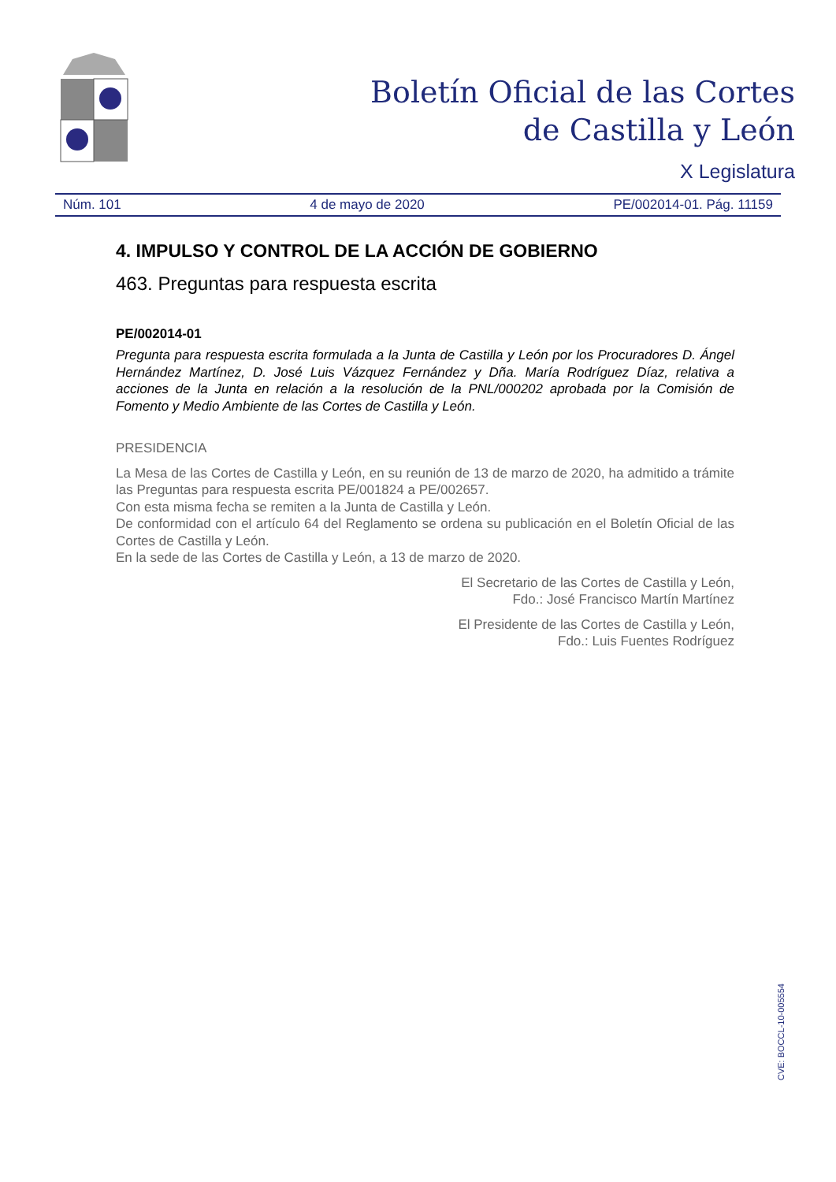Boletín Oficial de las Cortes
de Castilla y León
X Legislatura
Núm. 101 4 de mayo de 2020 PE/002014-01. Pág. 11159
4. IMPULSO Y CONTROL DE LA ACCIÓN DE GOBIERNO
463. Preguntas para respuesta escrita
PE/002014-01
Pregunta para respuesta escrita formulada a la Junta de Castilla y León por los Procuradores D. Ángel Hernández Martínez, D. José Luis Vázquez Fernández y Dña. María Rodríguez Díaz, relativa a acciones de la Junta en relación a la resolución de la PNL/000202 aprobada por la Comisión de Fomento y Medio Ambiente de las Cortes de Castilla y León.
PRESIDENCIA
La Mesa de las Cortes de Castilla y León, en su reunión de 13 de marzo de 2020, ha admitido a trámite las Preguntas para respuesta escrita PE/001824 a PE/002657.
Con esta misma fecha se remiten a la Junta de Castilla y León.
De conformidad con el artículo 64 del Reglamento se ordena su publicación en el Boletín Oficial de las Cortes de Castilla y León.
En la sede de las Cortes de Castilla y León, a 13 de marzo de 2020.
El Secretario de las Cortes de Castilla y León,
Fdo.: José Francisco Martín Martínez
El Presidente de las Cortes de Castilla y León,
Fdo.: Luis Fuentes Rodríguez
CVE: BOCCL-10-005554